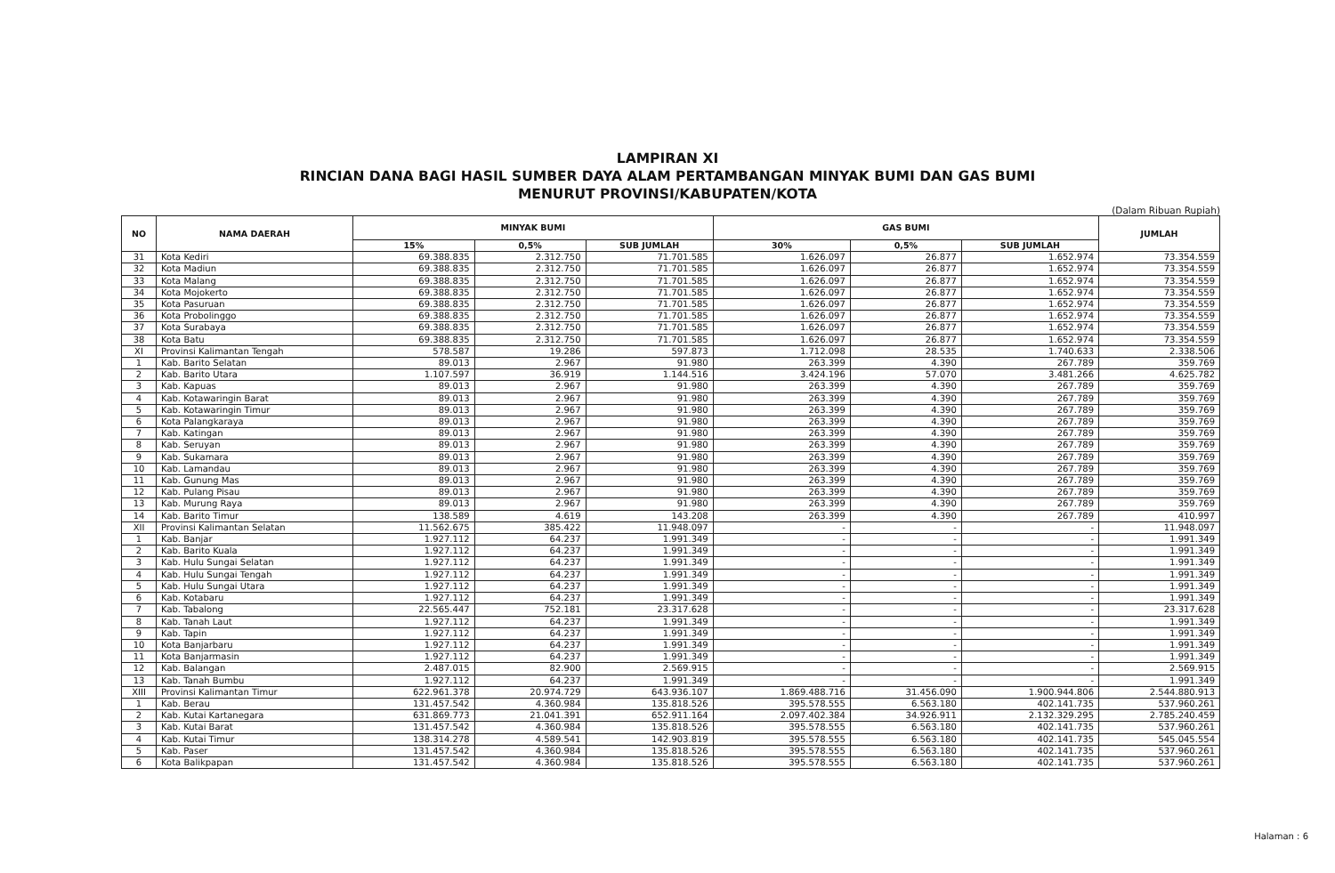LAMPIRAN XI
RINCIAN DANA BAGI HASIL SUMBER DAYA ALAM PERTAMBANGAN MINYAK BUMI DAN GAS BUMI
MENURUT PROVINSI/KABUPATEN/KOTA
(Dalam Ribuan Rupiah)
| NO | NAMA DAERAH | MINYAK BUMI | | | GAS BUMI | | | JUMLAH |
| --- | --- | --- | --- | --- | --- | --- | --- | --- |
| | | 15% | 0,5% | SUB JUMLAH | 30% | 0,5% | SUB JUMLAH | |
| 31 | Kota Kediri | 69.388.835 | 2.312.750 | 71.701.585 | 1.626.097 | 26.877 | 1.652.974 | 73.354.559 |
| 32 | Kota Madiun | 69.388.835 | 2.312.750 | 71.701.585 | 1.626.097 | 26.877 | 1.652.974 | 73.354.559 |
| 33 | Kota Malang | 69.388.835 | 2.312.750 | 71.701.585 | 1.626.097 | 26.877 | 1.652.974 | 73.354.559 |
| 34 | Kota Mojokerto | 69.388.835 | 2.312.750 | 71.701.585 | 1.626.097 | 26.877 | 1.652.974 | 73.354.559 |
| 35 | Kota Pasuruan | 69.388.835 | 2.312.750 | 71.701.585 | 1.626.097 | 26.877 | 1.652.974 | 73.354.559 |
| 36 | Kota Probolinggo | 69.388.835 | 2.312.750 | 71.701.585 | 1.626.097 | 26.877 | 1.652.974 | 73.354.559 |
| 37 | Kota Surabaya | 69.388.835 | 2.312.750 | 71.701.585 | 1.626.097 | 26.877 | 1.652.974 | 73.354.559 |
| 38 | Kota Batu | 69.388.835 | 2.312.750 | 71.701.585 | 1.626.097 | 26.877 | 1.652.974 | 73.354.559 |
| XI | Provinsi Kalimantan Tengah | 578.587 | 19.286 | 597.873 | 1.712.098 | 28.535 | 1.740.633 | 2.338.506 |
| 1 | Kab. Barito Selatan | 89.013 | 2.967 | 91.980 | 263.399 | 4.390 | 267.789 | 359.769 |
| 2 | Kab. Barito Utara | 1.107.597 | 36.919 | 1.144.516 | 3.424.196 | 57.070 | 3.481.266 | 4.625.782 |
| 3 | Kab. Kapuas | 89.013 | 2.967 | 91.980 | 263.399 | 4.390 | 267.789 | 359.769 |
| 4 | Kab. Kotawaringin Barat | 89.013 | 2.967 | 91.980 | 263.399 | 4.390 | 267.789 | 359.769 |
| 5 | Kab. Kotawaringin Timur | 89.013 | 2.967 | 91.980 | 263.399 | 4.390 | 267.789 | 359.769 |
| 6 | Kota Palangkaraya | 89.013 | 2.967 | 91.980 | 263.399 | 4.390 | 267.789 | 359.769 |
| 7 | Kab. Katingan | 89.013 | 2.967 | 91.980 | 263.399 | 4.390 | 267.789 | 359.769 |
| 8 | Kab. Seruyan | 89.013 | 2.967 | 91.980 | 263.399 | 4.390 | 267.789 | 359.769 |
| 9 | Kab. Sukamara | 89.013 | 2.967 | 91.980 | 263.399 | 4.390 | 267.789 | 359.769 |
| 10 | Kab. Lamandau | 89.013 | 2.967 | 91.980 | 263.399 | 4.390 | 267.789 | 359.769 |
| 11 | Kab. Gunung Mas | 89.013 | 2.967 | 91.980 | 263.399 | 4.390 | 267.789 | 359.769 |
| 12 | Kab. Pulang Pisau | 89.013 | 2.967 | 91.980 | 263.399 | 4.390 | 267.789 | 359.769 |
| 13 | Kab. Murung Raya | 89.013 | 2.967 | 91.980 | 263.399 | 4.390 | 267.789 | 359.769 |
| 14 | Kab. Barito Timur | 138.589 | 4.619 | 143.208 | 263.399 | 4.390 | 267.789 | 410.997 |
| XII | Provinsi Kalimantan Selatan | 11.562.675 | 385.422 | 11.948.097 | - | - | - | 11.948.097 |
| 1 | Kab. Banjar | 1.927.112 | 64.237 | 1.991.349 | - | - | - | 1.991.349 |
| 2 | Kab. Barito Kuala | 1.927.112 | 64.237 | 1.991.349 | - | - | - | 1.991.349 |
| 3 | Kab. Hulu Sungai Selatan | 1.927.112 | 64.237 | 1.991.349 | - | - | - | 1.991.349 |
| 4 | Kab. Hulu Sungai Tengah | 1.927.112 | 64.237 | 1.991.349 | - | - | - | 1.991.349 |
| 5 | Kab. Hulu Sungai Utara | 1.927.112 | 64.237 | 1.991.349 | - | - | - | 1.991.349 |
| 6 | Kab. Kotabaru | 1.927.112 | 64.237 | 1.991.349 | - | - | - | 1.991.349 |
| 7 | Kab. Tabalong | 22.565.447 | 752.181 | 23.317.628 | - | - | - | 23.317.628 |
| 8 | Kab. Tanah Laut | 1.927.112 | 64.237 | 1.991.349 | - | - | - | 1.991.349 |
| 9 | Kab. Tapin | 1.927.112 | 64.237 | 1.991.349 | - | - | - | 1.991.349 |
| 10 | Kota Banjarbaru | 1.927.112 | 64.237 | 1.991.349 | - | - | - | 1.991.349 |
| 11 | Kota Banjarmasin | 1.927.112 | 64.237 | 1.991.349 | - | - | - | 1.991.349 |
| 12 | Kab. Balangan | 2.487.015 | 82.900 | 2.569.915 | - | - | - | 2.569.915 |
| 13 | Kab. Tanah Bumbu | 1.927.112 | 64.237 | 1.991.349 | - | - | - | 1.991.349 |
| XIII | Provinsi Kalimantan Timur | 622.961.378 | 20.974.729 | 643.936.107 | 1.869.488.716 | 31.456.090 | 1.900.944.806 | 2.544.880.913 |
| 1 | Kab. Berau | 131.457.542 | 4.360.984 | 135.818.526 | 395.578.555 | 6.563.180 | 402.141.735 | 537.960.261 |
| 2 | Kab. Kutai Kartanegara | 631.869.773 | 21.041.391 | 652.911.164 | 2.097.402.384 | 34.926.911 | 2.132.329.295 | 2.785.240.459 |
| 3 | Kab. Kutai Barat | 131.457.542 | 4.360.984 | 135.818.526 | 395.578.555 | 6.563.180 | 402.141.735 | 537.960.261 |
| 4 | Kab. Kutai Timur | 138.314.278 | 4.589.541 | 142.903.819 | 395.578.555 | 6.563.180 | 402.141.735 | 545.045.554 |
| 5 | Kab. Paser | 131.457.542 | 4.360.984 | 135.818.526 | 395.578.555 | 6.563.180 | 402.141.735 | 537.960.261 |
| 6 | Kota Balikpapan | 131.457.542 | 4.360.984 | 135.818.526 | 395.578.555 | 6.563.180 | 402.141.735 | 537.960.261 |
Halaman : 6